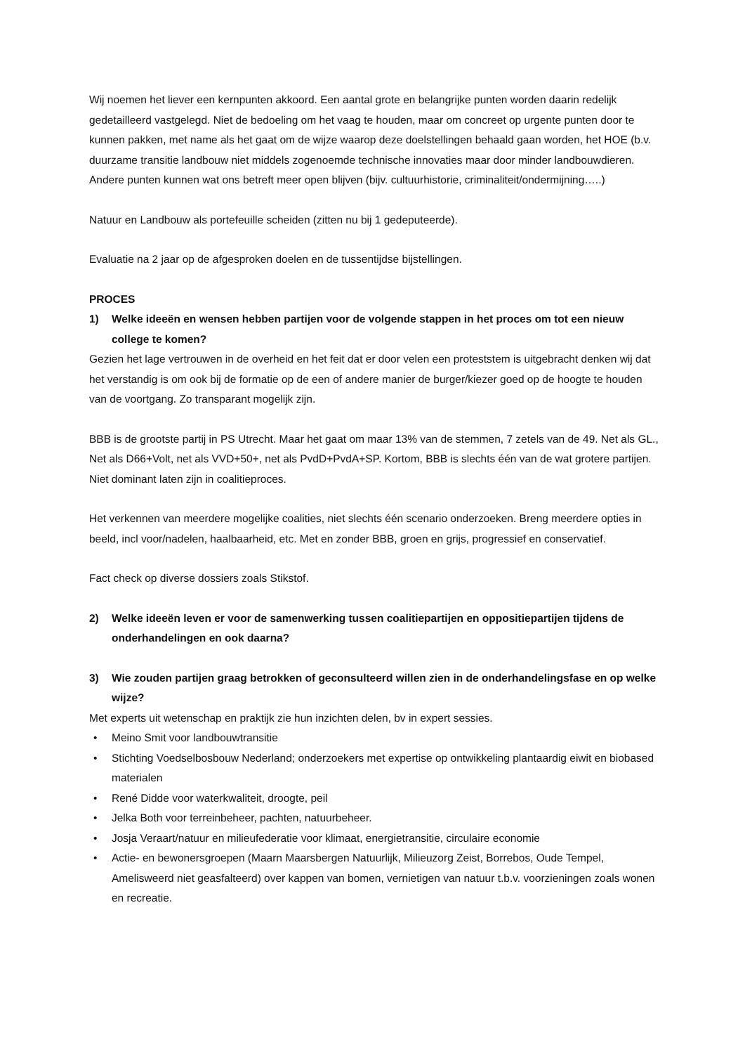Wij noemen het liever een kernpunten akkoord. Een aantal grote en belangrijke punten worden daarin redelijk gedetailleerd vastgelegd. Niet de bedoeling om het vaag te houden, maar om concreet op urgente punten door te kunnen pakken, met name als het gaat om de wijze waarop deze doelstellingen behaald gaan worden, het HOE (b.v. duurzame transitie landbouw niet middels zogenoemde technische innovaties maar door minder landbouwdieren. Andere punten kunnen wat ons betreft meer open blijven (bijv. cultuurhistorie, criminaliteit/ondermijning…..)
Natuur en Landbouw als portefeuille scheiden (zitten nu bij 1 gedeputeerde).
Evaluatie na 2 jaar op de afgesproken doelen en de tussentijdse bijstellingen.
PROCES
1) Welke ideeën en wensen hebben partijen voor de volgende stappen in het proces om tot een nieuw college te komen?
Gezien het lage vertrouwen in de overheid en het feit dat er door velen een proteststem is uitgebracht denken wij dat het verstandig is om ook bij de formatie op de een of andere manier de burger/kiezer goed op de hoogte te houden van de voortgang. Zo transparant mogelijk zijn.
BBB is de grootste partij in PS Utrecht. Maar het gaat om maar 13% van de stemmen, 7 zetels van de 49. Net als GL., Net als D66+Volt, net als VVD+50+, net als PvdD+PvdA+SP. Kortom, BBB is slechts één van de wat grotere partijen. Niet dominant laten zijn in coalitieproces.
Het verkennen van meerdere mogelijke coalities, niet slechts één scenario onderzoeken. Breng meerdere opties in beeld, incl voor/nadelen, haalbaarheid, etc. Met en zonder BBB, groen en grijs, progressief en conservatief.
Fact check op diverse dossiers zoals Stikstof.
2) Welke ideeën leven er voor de samenwerking tussen coalitiepartijen en oppositiepartijen tijdens de onderhandelingen en ook daarna?
3) Wie zouden partijen graag betrokken of geconsulteerd willen zien in de onderhandelingsfase en op welke wijze?
Met experts uit wetenschap en praktijk zie hun inzichten delen, bv in expert sessies.
• Meino Smit voor landbouwtransitie
• Stichting Voedselbosbouw Nederland; onderzoekers met expertise op ontwikkeling plantaardig eiwit en biobased materialen
• René Didde voor waterkwaliteit, droogte, peil
• Jelka Both voor terreinbeheer, pachten, natuurbeheer.
• Josja Veraart/natuur en milieufederatie voor klimaat, energietransitie, circulaire economie
• Actie- en bewonersgroepen (Maarn Maarsbergen Natuurlijk, Milieuzorg Zeist, Borrebos, Oude Tempel, Amelisweerd niet geasfalteerd) over kappen van bomen, vernietigen van natuur t.b.v. voorzieningen zoals wonen en recreatie.